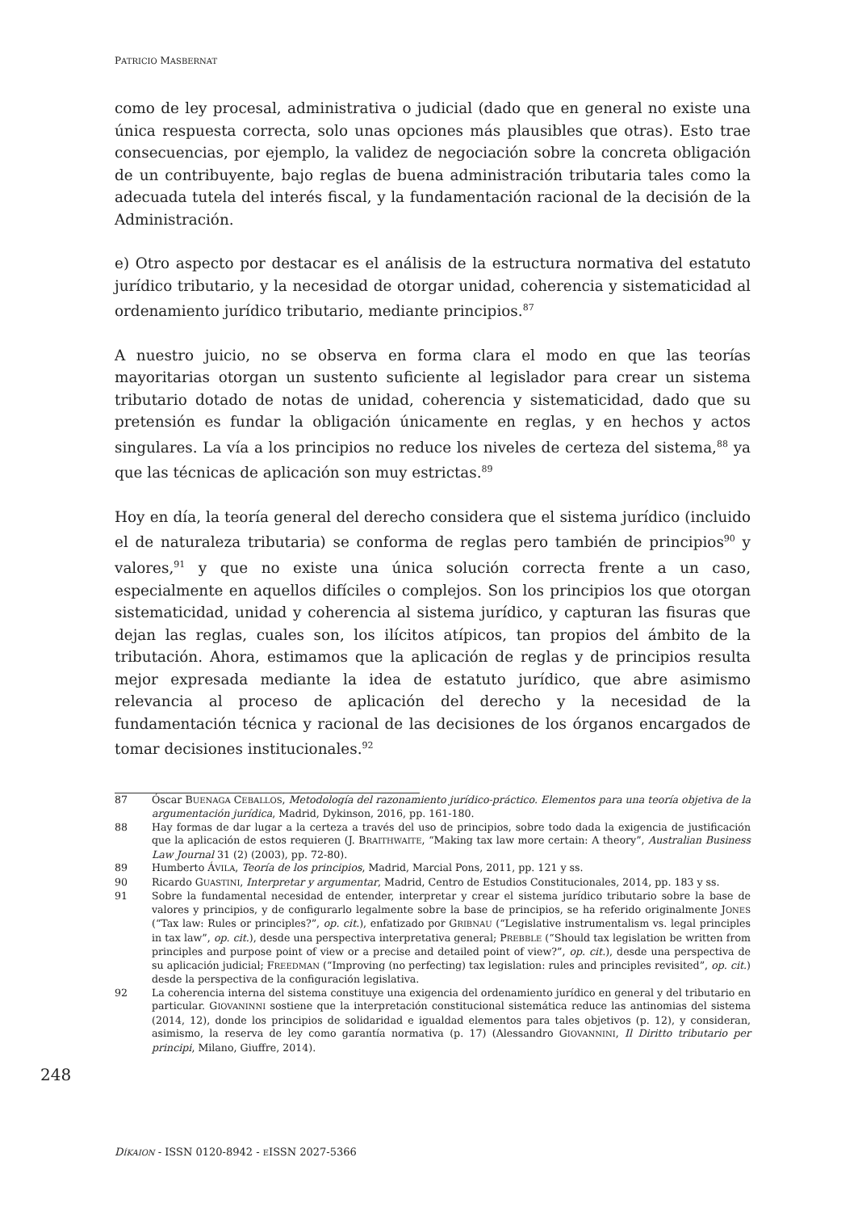PATRICIO MASBERNAT
como de ley procesal, administrativa o judicial (dado que en general no existe una única respuesta correcta, solo unas opciones más plausibles que otras). Esto trae consecuencias, por ejemplo, la validez de negociación sobre la concreta obligación de un contribuyente, bajo reglas de buena administración tributaria tales como la adecuada tutela del interés fiscal, y la fundamentación racional de la decisión de la Administración.
e) Otro aspecto por destacar es el análisis de la estructura normativa del estatuto jurídico tributario, y la necesidad de otorgar unidad, coherencia y sistematicidad al ordenamiento jurídico tributario, mediante principios.<sup>87</sup>
A nuestro juicio, no se observa en forma clara el modo en que las teorías mayoritarias otorgan un sustento suficiente al legislador para crear un sistema tributario dotado de notas de unidad, coherencia y sistematicidad, dado que su pretensión es fundar la obligación únicamente en reglas, y en hechos y actos singulares. La vía a los principios no reduce los niveles de certeza del sistema,<sup>88</sup> ya que las técnicas de aplicación son muy estrictas.<sup>89</sup>
Hoy en día, la teoría general del derecho considera que el sistema jurídico (incluido el de naturaleza tributaria) se conforma de reglas pero también de principios<sup>90</sup> y valores,<sup>91</sup> y que no existe una única solución correcta frente a un caso, especialmente en aquellos difíciles o complejos. Son los principios los que otorgan sistematicidad, unidad y coherencia al sistema jurídico, y capturan las fisuras que dejan las reglas, cuales son, los ilícitos atípicos, tan propios del ámbito de la tributación. Ahora, estimamos que la aplicación de reglas y de principios resulta mejor expresada mediante la idea de estatuto jurídico, que abre asimismo relevancia al proceso de aplicación del derecho y la necesidad de la fundamentación técnica y racional de las decisiones de los órganos encargados de tomar decisiones institucionales.<sup>92</sup>
87 Óscar BUENAGA CEBALLOS, Metodología del razonamiento jurídico-práctico. Elementos para una teoría objetiva de la argumentación jurídica, Madrid, Dykinson, 2016, pp. 161-180.
88 Hay formas de dar lugar a la certeza a través del uso de principios, sobre todo dada la exigencia de justificación que la aplicación de estos requieren (J. BRAITHWAITE, “Making tax law more certain: A theory”, Australian Business Law Journal 31 (2) (2003), pp. 72-80).
89 Humberto ÁVILA, Teoría de los principios, Madrid, Marcial Pons, 2011, pp. 121 y ss.
90 Ricardo GUASTINI, Interpretar y argumentar, Madrid, Centro de Estudios Constitucionales, 2014, pp. 183 y ss.
91 Sobre la fundamental necesidad de entender, interpretar y crear el sistema jurídico tributario sobre la base de valores y principios, y de configurarlo legalmente sobre la base de principios, se ha referido originalmente JONES (“Tax law: Rules or principles?”, op. cit.), enfatizado por GRIBNAU (“Legislative instrumentalism vs. legal principles in tax law”, op. cit.), desde una perspectiva interpretativa general; PREBBLE (“Should tax legislation be written from principles and purpose point of view or a precise and detailed point of view?”, op. cit.), desde una perspectiva de su aplicación judicial; FREEDMAN (“Improving (no perfecting) tax legislation: rules and principles revisited”, op. cit.) desde la perspectiva de la configuración legislativa.
92 La coherencia interna del sistema constituye una exigencia del ordenamiento jurídico en general y del tributario en particular. GIOVANINNI sostiene que la interpretación constitucional sistemática reduce las antinomias del sistema (2014, 12), donde los principios de solidaridad e igualdad elementos para tales objetivos (p. 12), y consideran, asimismo, la reserva de ley como garantía normativa (p. 17) (Alessandro GIOVANNINI, Il Diritto tributario per principi, Milano, Giuffre, 2014).
248
DÍKAION - ISSN 0120-8942 - EISSN 2027-5366